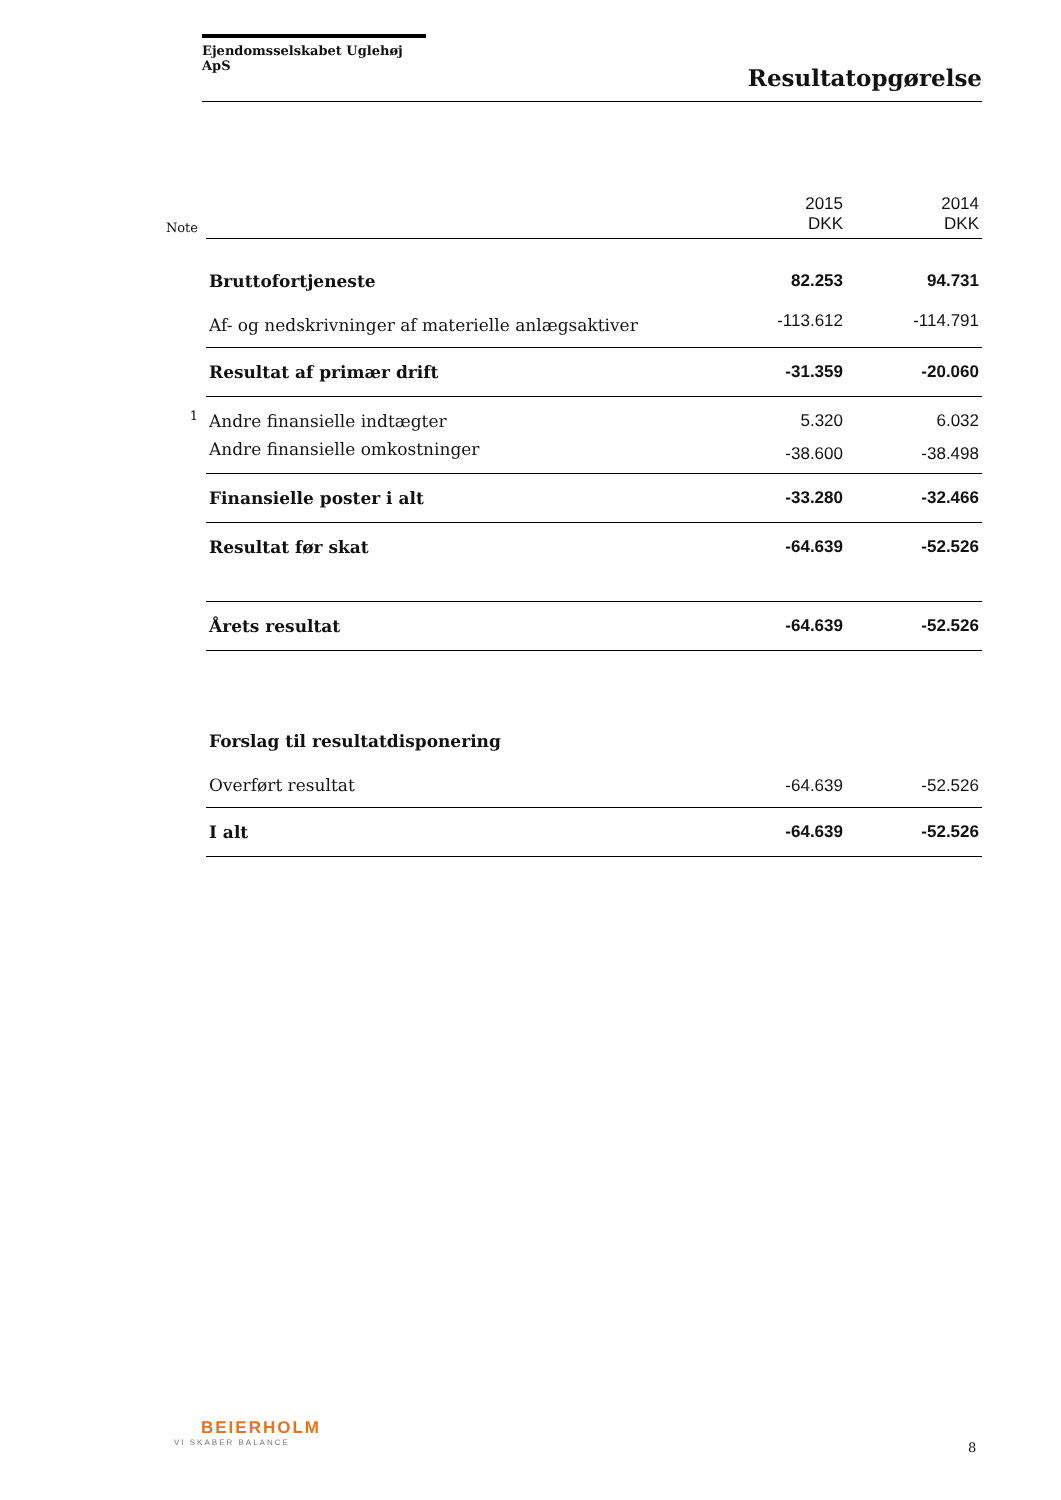Ejendomsselskabet Uglehøj ApS
Resultatopgørelse
| Note | | 2015 DKK | 2014 DKK |
| | Bruttofortjeneste | 82.253 | 94.731 |
| | Af- og nedskrivninger af materielle anlægsaktiver | -113.612 | -114.791 |
| | Resultat af primær drift | -31.359 | -20.060 |
| 1 | Andre finansielle indtægter | 5.320 | 6.032 |
| | Andre finansielle omkostninger | -38.600 | -38.498 |
| | Finansielle poster i alt | -33.280 | -32.466 |
| | Resultat før skat | -64.639 | -52.526 |
| | Årets resultat | -64.639 | -52.526 |
| | Forslag til resultatdisponering | | |
| | Overført resultat | -64.639 | -52.526 |
| | I alt | -64.639 | -52.526 |
BEIERHOLM
VI SKABER BALANCE
8